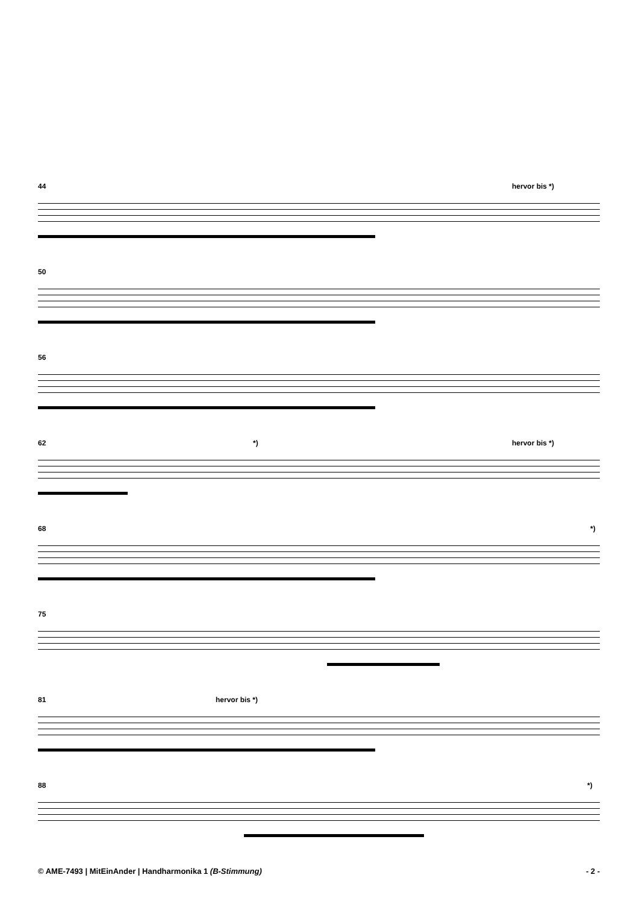44
hervor bis *)
50
56
62
*) hervor bis *)
68
*)
75
81
hervor bis *)
88
*)
© AME-7493 | MitEinAnder | Handharmonika 1 (B-Stimmung) - 2 -